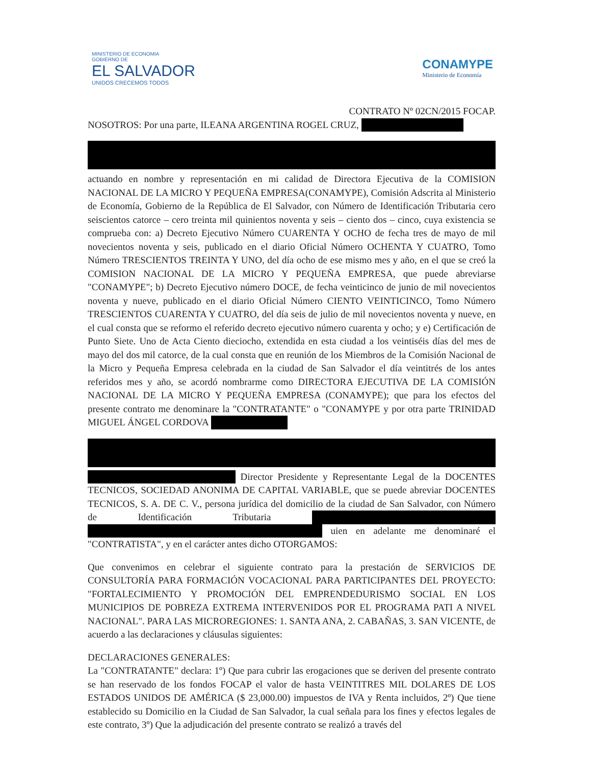MINISTERIO DE ECONOMIA
GOBIERNO DE
EL SALVADOR
UNIDOS CRECEMOS TODOS
CONAMYPE
Ministerio de Economía
CONTRATO Nº 02CN/2015 FOCAP.
NOSOTROS: Por una parte, ILEANA ARGENTINA ROGEL CRUZ,
actuando en nombre y representación en mi calidad de Directora Ejecutiva de la COMISION NACIONAL DE LA MICRO Y PEQUEÑA EMPRESA(CONAMYPE), Comisión Adscrita al Ministerio de Economía, Gobierno de la República de El Salvador, con Número de Identificación Tributaria cero seiscientos catorce – cero treinta mil quinientos noventa y seis – ciento dos – cinco, cuya existencia se comprueba con: a) Decreto Ejecutivo Número CUARENTA Y OCHO de fecha tres de mayo de mil novecientos noventa y seis, publicado en el diario Oficial Número OCHENTA Y CUATRO, Tomo Número TRESCIENTOS TREINTA Y UNO, del día ocho de ese mismo mes y año, en el que se creó la COMISION NACIONAL DE LA MICRO Y PEQUEÑA EMPRESA, que puede abreviarse "CONAMYPE"; b) Decreto Ejecutivo número DOCE, de fecha veinticinco de junio de mil novecientos noventa y nueve, publicado en el diario Oficial Número CIENTO VEINTICINCO, Tomo Número TRESCIENTOS CUARENTA Y CUATRO, del día seis de julio de mil novecientos noventa y nueve, en el cual consta que se reformo el referido decreto ejecutivo número cuarenta y ocho; y e) Certificación de Punto Siete. Uno de Acta Ciento dieciocho, extendida en esta ciudad a los veintiséis días del mes de mayo del dos mil catorce, de la cual consta que en reunión de los Miembros de la Comisión Nacional de la Micro y Pequeña Empresa celebrada en la ciudad de San Salvador el día veintitrés de los antes referidos mes y año, se acordó nombrarme como DIRECTORA EJECUTIVA DE LA COMISIÓN NACIONAL DE LA MICRO Y PEQUEÑA EMPRESA (CONAMYPE); que para los efectos del presente contrato me denominare la "CONTRATANTE" o "CONAMYPE y por otra parte TRINIDAD MIGUEL ÁNGEL CORDOVA
Director Presidente y Representante Legal de la DOCENTES TECNICOS, SOCIEDAD ANONIMA DE CAPITAL VARIABLE, que se puede abreviar DOCENTES TECNICOS, S. A. DE C. V., persona jurídica del domicilio de la ciudad de San Salvador, con Número de Identificación Tributaria uien en adelante me denominaré el "CONTRATISTA", y en el carácter antes dicho OTORGAMOS:
Que convenimos en celebrar el siguiente contrato para la prestación de SERVICIOS DE CONSULTORÍA PARA FORMACIÓN VOCACIONAL PARA PARTICIPANTES DEL PROYECTO: "FORTALECIMIENTO Y PROMOCIÓN DEL EMPRENDEDURISMO SOCIAL EN LOS MUNICIPIOS DE POBREZA EXTREMA INTERVENIDOS POR EL PROGRAMA PATI A NIVEL NACIONAL". PARA LAS MICROREGIONES: 1. SANTA ANA, 2. CABAÑAS, 3. SAN VICENTE, de acuerdo a las declaraciones y cláusulas siguientes:
DECLARACIONES GENERALES:
La "CONTRATANTE" declara: 1º) Que para cubrir las erogaciones que se deriven del presente contrato se han reservado de los fondos FOCAP el valor de hasta VEINTITRES MIL DOLARES DE LOS ESTADOS UNIDOS DE AMÉRICA ($ 23,000.00) impuestos de IVA y Renta incluidos, 2º) Que tiene establecido su Domicilio en la Ciudad de San Salvador, la cual señala para los fines y efectos legales de este contrato, 3º) Que la adjudicación del presente contrato se realizó a través del